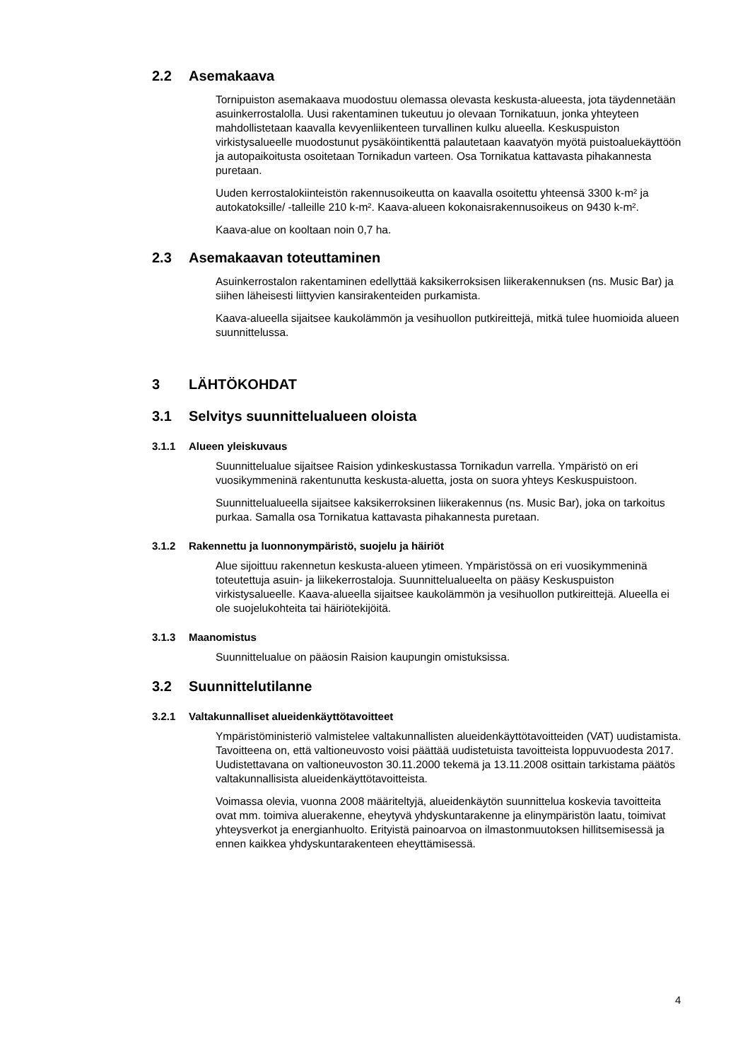2.2 Asemakaava
Tornipuiston asemakaava muodostuu olemassa olevasta keskusta-alueesta, jota täydennetään asuinkerrostalolla. Uusi rakentaminen tukeutuu jo olevaan Tornikatuun, jonka yhteyteen mahdollistetaan kaavalla kevyenliikenteen turvallinen kulku alueella. Keskuspuiston virkistysalueelle muodostunut pysäköintikenttä palautetaan kaavatyön myötä puistoaluekäyttöön ja autopaikoitusta osoitetaan Tornikadun varteen. Osa Tornikatua kattavasta pihakannesta puretaan.
Uuden kerrostalokiinteistön rakennusoikeutta on kaavalla osoitettu yhteensä 3300 k-m² ja autokatoksille/ -talleille 210 k-m². Kaava-alueen kokonaisrakennusoikeus on 9430 k-m².
Kaava-alue on kooltaan noin 0,7 ha.
2.3 Asemakaavan toteuttaminen
Asuinkerrostalon rakentaminen edellyttää kaksikerroksisen liikerakennuksen (ns. Music Bar) ja siihen läheisesti liittyvien kansirakenteiden purkamista.
Kaava-alueella sijaitsee kaukolämmön ja vesihuollon putkireittejä, mitkä tulee huomioida alueen suunnittelussa.
3 LÄHTÖKOHDAT
3.1 Selvitys suunnittelualueen oloista
3.1.1 Alueen yleiskuvaus
Suunnittelualue sijaitsee Raision ydinkeskustassa Tornikadun varrella. Ympäristö on eri vuosikymmeninä rakentunutta keskusta-aluetta, josta on suora yhteys Keskuspuistoon.
Suunnittelualueella sijaitsee kaksikerroksinen liikerakennus (ns. Music Bar), joka on tarkoitus purkaa. Samalla osa Tornikatua kattavasta pihakannesta puretaan.
3.1.2 Rakennettu ja luonnonympäristö, suojelu ja häiriöt
Alue sijoittuu rakennetun keskusta-alueen ytimeen. Ympäristössä on eri vuosikymmeninä toteutettuja asuin- ja liikekerrostaloja. Suunnittelualueelta on pääsy Keskuspuiston virkistysalueelle. Kaava-alueella sijaitsee kaukolämmön ja vesihuollon putkireittejä. Alueella ei ole suojelukohteita tai häiriötekijöitä.
3.1.3 Maanomistus
Suunnittelualue on pääosin Raision kaupungin omistuksissa.
3.2 Suunnittelutilanne
3.2.1 Valtakunnalliset alueidenkäyttötavoitteet
Ympäristöministeriö valmistelee valtakunnallisten alueidenkäyttötavoitteiden (VAT) uudistamista. Tavoitteena on, että valtioneuvosto voisi päättää uudistetuista tavoitteista loppuvuodesta 2017. Uudistettavana on valtioneuvoston 30.11.2000 tekemä ja 13.11.2008 osittain tarkistama päätös valtakunnallisista alueidenkäyttötavoitteista.
Voimassa olevia, vuonna 2008 määriteltyjä, alueidenkäytön suunnittelua koskevia tavoitteita ovat mm. toimiva aluerakenne, eheytyvä yhdyskuntarakenne ja elinympäristön laatu, toimivat yhteysverkot ja energianhuolto. Erityistä painoarvoa on ilmastonmuutoksen hillitsemisessä ja ennen kaikkea yhdyskuntarakenteen eheyttämisessä.
4